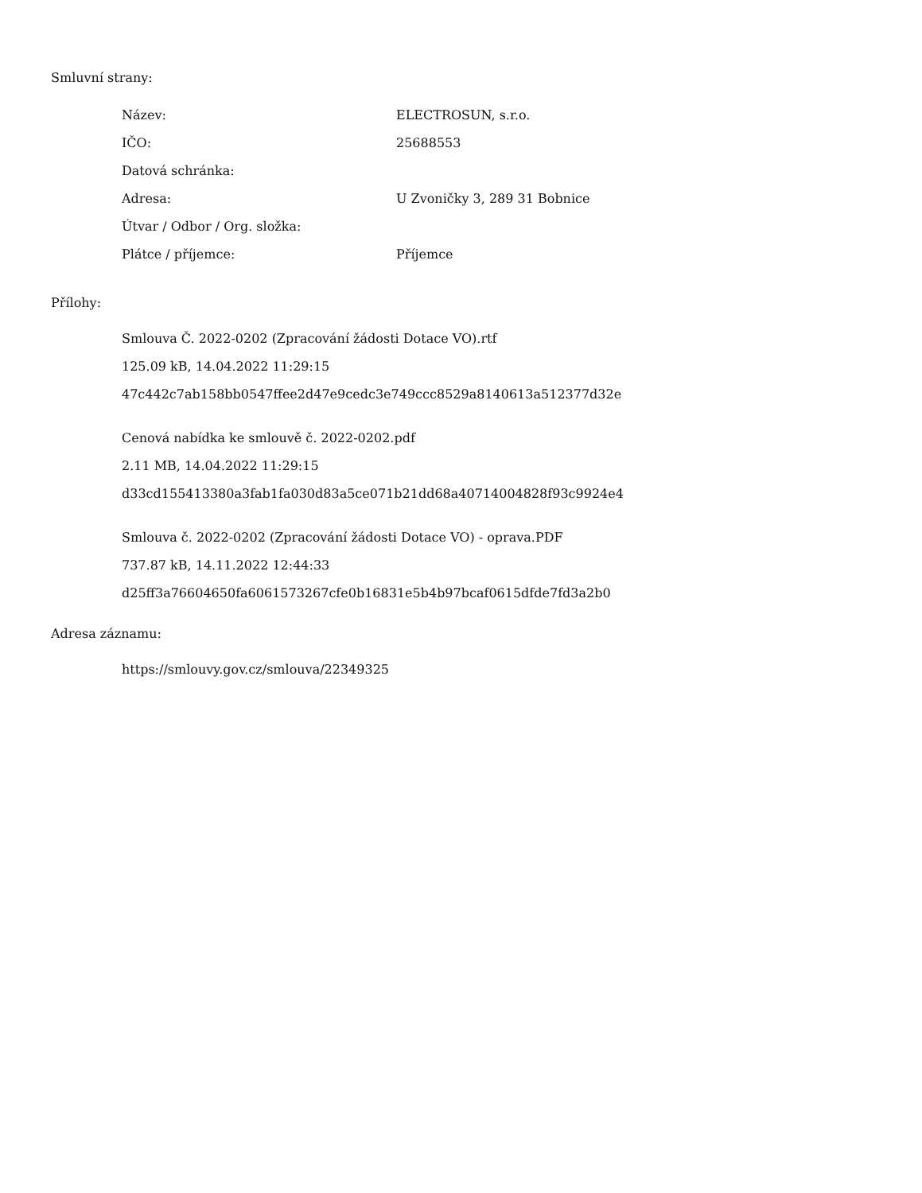Smluvní strany:
| Název: | ELECTROSUN, s.r.o. |
| IČO: | 25688553 |
| Datová schránka: | |
| Adresa: | U Zvoničky 3, 289 31 Bobnice |
| Útvar / Odbor / Org. složka: | |
| Plátce / příjemce: | Příjemce |
Přílohy:
Smlouva Č. 2022-0202 (Zpracování žádosti Dotace VO).rtf
125.09 kB, 14.04.2022 11:29:15
47c442c7ab158bb0547ffee2d47e9cedc3e749ccc8529a8140613a512377d32e
Cenová nabídka ke smlouvě č. 2022-0202.pdf
2.11 MB, 14.04.2022 11:29:15
d33cd155413380a3fab1fa030d83a5ce071b21dd68a40714004828f93c9924e4
Smlouva č. 2022-0202 (Zpracování žádosti Dotace VO) - oprava.PDF
737.87 kB, 14.11.2022 12:44:33
d25ff3a76604650fa6061573267cfe0b16831e5b4b97bcaf0615dfde7fd3a2b0
Adresa záznamu:
https://smlouvy.gov.cz/smlouva/22349325